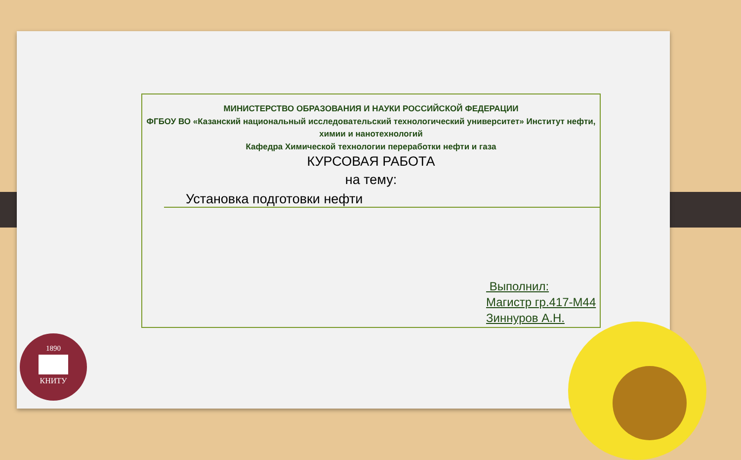МИНИСТЕРСТВО ОБРАЗОВАНИЯ И НАУКИ РОССИЙСКОЙ ФЕДЕРАЦИИ
ФГБОУ ВО «Казанский национальный исследовательский технологический университет» Институт нефти, химии и нанотехнологий
Кафедра Химической технологии переработки нефти и газа
КУРСОВАЯ РАБОТА
на тему:
Установка подготовки нефти
Выполнил:
Магистр гр.417-М44
Зиннуров А.Н.
1890
КНИТУ